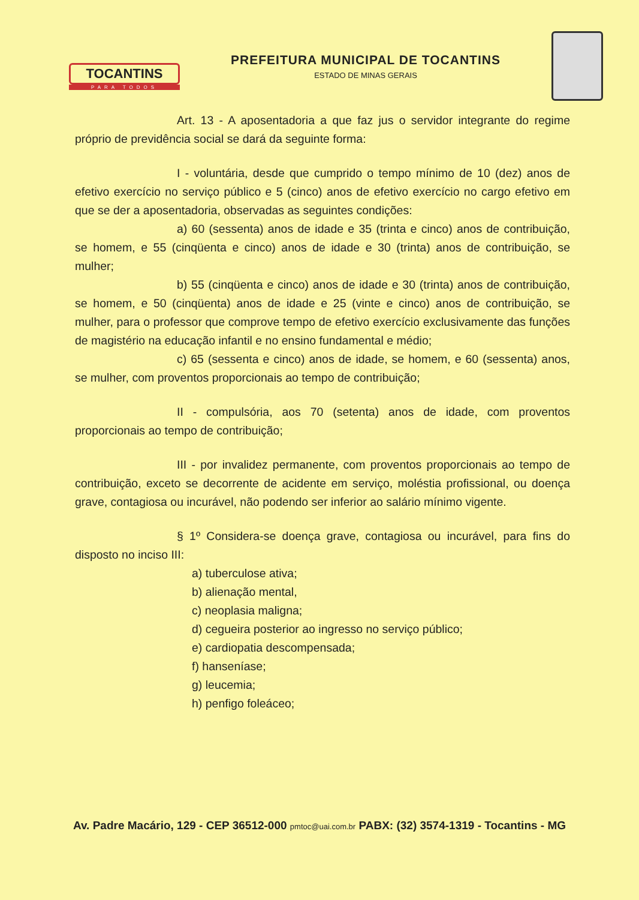TOCANTINS
PARA TODOS
PREFEITURA MUNICIPAL DE TOCANTINS
ESTADO DE MINAS GERAIS
Art. 13 - A aposentadoria a que faz jus o servidor integrante do regime próprio de previdência social se dará da seguinte forma:
I - voluntária, desde que cumprido o tempo mínimo de 10 (dez) anos de efetivo exercício no serviço público e 5 (cinco) anos de efetivo exercício no cargo efetivo em que se der a aposentadoria, observadas as seguintes condições:
a) 60 (sessenta) anos de idade e 35 (trinta e cinco) anos de contribuição, se homem, e 55 (cinqüenta e cinco) anos de idade e 30 (trinta) anos de contribuição, se mulher;
b) 55 (cinqüenta e cinco) anos de idade e 30 (trinta) anos de contribuição, se homem, e 50 (cinqüenta) anos de idade e 25 (vinte e cinco) anos de contribuição, se mulher, para o professor que comprove tempo de efetivo exercício exclusivamente das funções de magistério na educação infantil e no ensino fundamental e médio;
c) 65 (sessenta e cinco) anos de idade, se homem, e 60 (sessenta) anos, se mulher, com proventos proporcionais ao tempo de contribuição;
II - compulsória, aos 70 (setenta) anos de idade, com proventos proporcionais ao tempo de contribuição;
III - por invalidez permanente, com proventos proporcionais ao tempo de contribuição, exceto se decorrente de acidente em serviço, moléstia profissional, ou doença grave, contagiosa ou incurável, não podendo ser inferior ao salário mínimo vigente.
§ 1º Considera-se doença grave, contagiosa ou incurável, para fins do disposto no inciso III:
a) tuberculose ativa;
b) alienação mental,
c) neoplasia maligna;
d) cegueira posterior ao ingresso no serviço público;
e) cardiopatia descompensada;
f) hanseníase;
g) leucemia;
h) penfigo foleáceo;
Av. Padre Macário, 129 - CEP 36512-000 pmtoc@uai.com.br PABX: (32) 3574-1319 - Tocantins - MG